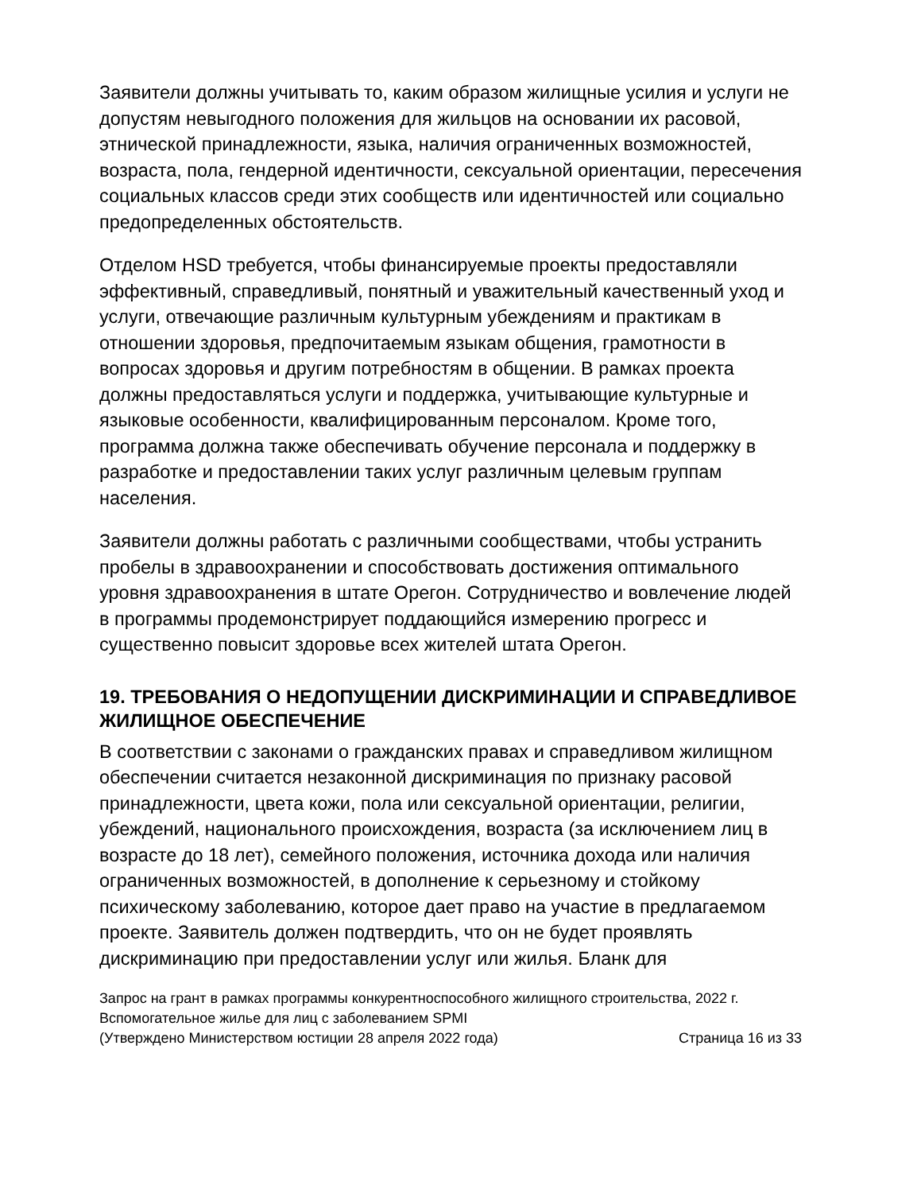Заявители должны учитывать то, каким образом жилищные усилия и услуги не допустям невыгодного положения для жильцов на основании их расовой, этнической принадлежности, языка, наличия ограниченных возможностей, возраста, пола, гендерной идентичности, сексуальной ориентации, пересечения социальных классов среди этих сообществ или идентичностей или социально предопределенных обстоятельств.
Отделом HSD требуется, чтобы финансируемые проекты предоставляли эффективный, справедливый, понятный и уважительный качественный уход и услуги, отвечающие различным культурным убеждениям и практикам в отношении здоровья, предпочитаемым языкам общения, грамотности в вопросах здоровья и другим потребностям в общении. В рамках проекта должны предоставляться услуги и поддержка, учитывающие культурные и языковые особенности, квалифицированным персоналом. Кроме того, программа должна также обеспечивать обучение персонала и поддержку в разработке и предоставлении таких услуг различным целевым группам населения.
Заявители должны работать с различными сообществами, чтобы устранить пробелы в здравоохранении и способствовать достижения оптимального уровня здравоохранения в штате Орегон. Сотрудничество и вовлечение людей в программы продемонстрирует поддающийся измерению прогресс и существенно повысит здоровье всех жителей штата Орегон.
19. ТРЕБОВАНИЯ О НЕДОПУЩЕНИИ ДИСКРИМИНАЦИИ И СПРАВЕДЛИВОЕ ЖИЛИЩНОЕ ОБЕСПЕЧЕНИЕ
В соответствии с законами о гражданских правах и справедливом жилищном обеспечении считается незаконной дискриминация по признаку расовой принадлежности, цвета кожи, пола или сексуальной ориентации, религии, убеждений, национального происхождения, возраста (за исключением лиц в возрасте до 18 лет), семейного положения, источника дохода или наличия ограниченных возможностей, в дополнение к серьезному и стойкому психическому заболеванию, которое дает право на участие в предлагаемом проекте. Заявитель должен подтвердить, что он не будет проявлять дискриминацию при предоставлении услуг или жилья. Бланк для
Запрос на грант в рамках программы конкурентноспособного жилищного строительства, 2022 г.
Вспомогательное жилье для лиц с заболеванием SPMI
(Утверждено Министерством юстиции 28 апреля 2022 года) Страница 16 из 33